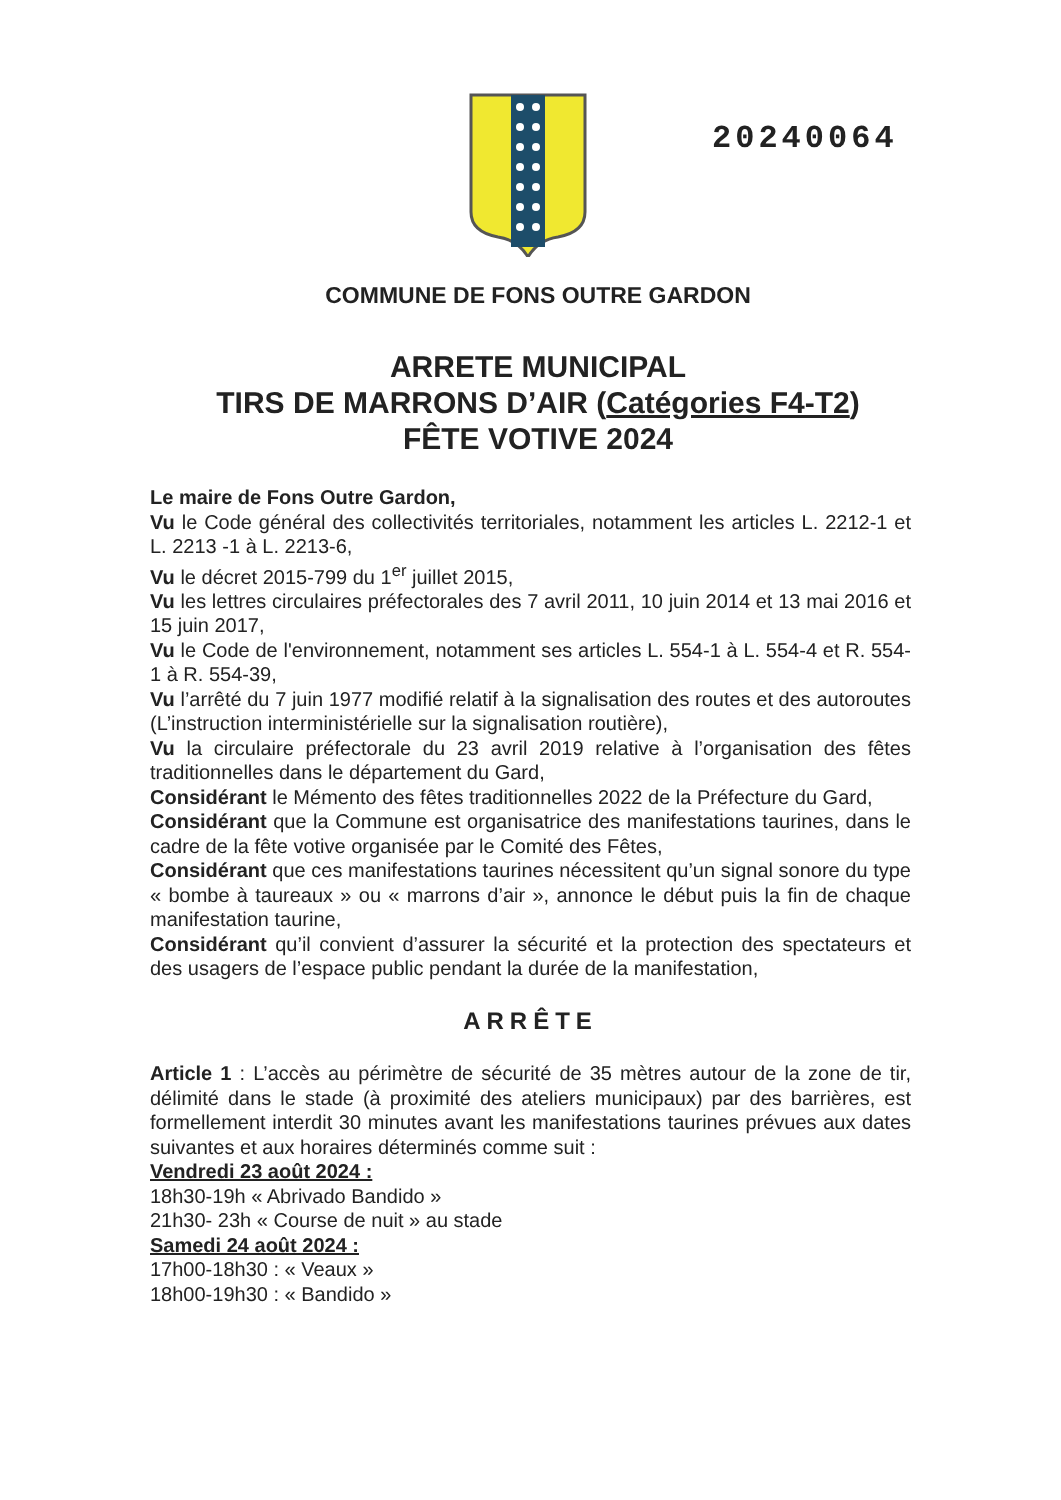20240064
COMMUNE DE FONS OUTRE GARDON
ARRETE MUNICIPAL
TIRS DE MARRONS D’AIR (Catégories F4-T2)
FÊTE VOTIVE 2024
Le maire de Fons Outre Gardon,
Vu le Code général des collectivités territoriales, notamment les articles L. 2212-1 et L. 2213 -1 à L. 2213-6,
Vu le décret 2015-799 du 1<sup>er</sup> juillet 2015,
Vu les lettres circulaires préfectorales des 7 avril 2011, 10 juin 2014 et 13 mai 2016 et 15 juin 2017,
Vu le Code de l'environnement, notamment ses articles L. 554-1 à L. 554-4 et R. 554-1 à R. 554-39,
Vu l’arrêté du 7 juin 1977 modifié relatif à la signalisation des routes et des autoroutes (L’instruction interministérielle sur la signalisation routière),
Vu la circulaire préfectorale du 23 avril 2019 relative à l’organisation des fêtes traditionnelles dans le département du Gard,
Considérant le Mémento des fêtes traditionnelles 2022 de la Préfecture du Gard,
Considérant que la Commune est organisatrice des manifestations taurines, dans le cadre de la fête votive organisée par le Comité des Fêtes,
Considérant que ces manifestations taurines nécessitent qu’un signal sonore du type « bombe à taureaux » ou « marrons d’air », annonce le début puis la fin de chaque manifestation taurine,
Considérant qu’il convient d’assurer la sécurité et la protection des spectateurs et des usagers de l’espace public pendant la durée de la manifestation,
ARRÊTE
Article 1 : L’accès au périmètre de sécurité de 35 mètres autour de la zone de tir, délimité dans le stade (à proximité des ateliers municipaux) par des barrières, est formellement interdit 30 minutes avant les manifestations taurines prévues aux dates suivantes et aux horaires déterminés comme suit :
Vendredi 23 août 2024 :
18h30-19h « Abrivado Bandido »
21h30- 23h « Course de nuit » au stade
Samedi 24 août 2024 :
17h00-18h30 : « Veaux »
18h00-19h30 : « Bandido »